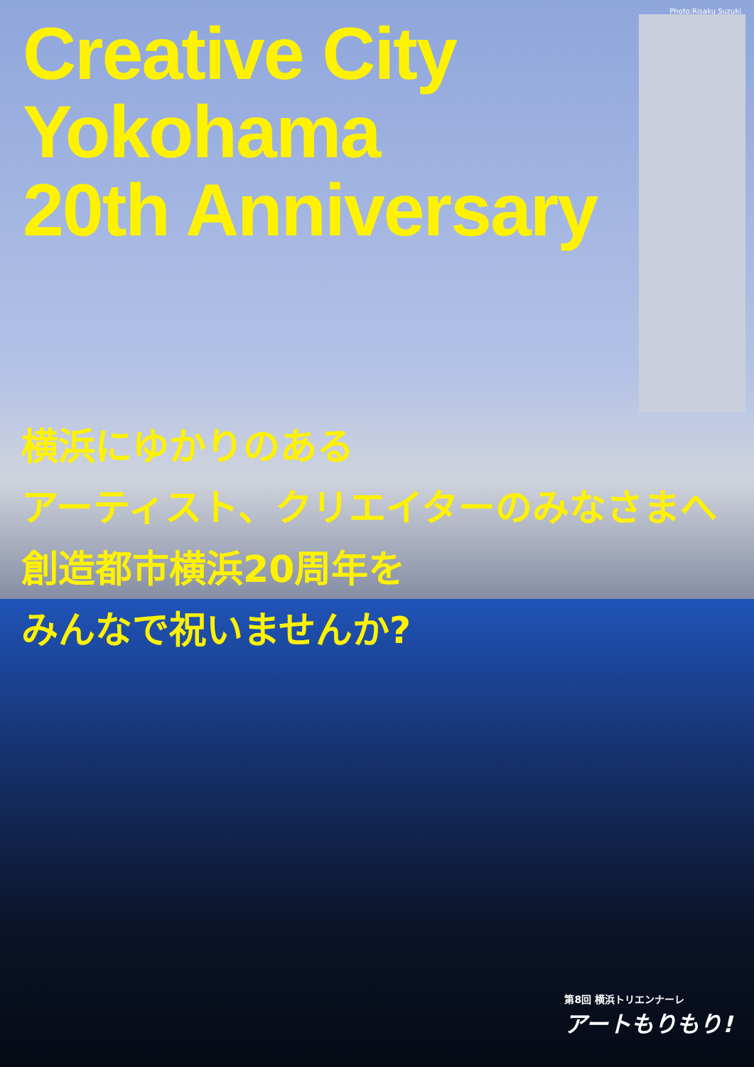Photo:Risaku Suzuki
Creative City
Yokohama
20th Anniversary
横浜にゆかりのある
アーティスト、クリエイターのみなさまへ
創造都市横浜20周年を
みんなで祝いませんか?
第8回 横浜トリエンナーレ
アートもりもり!